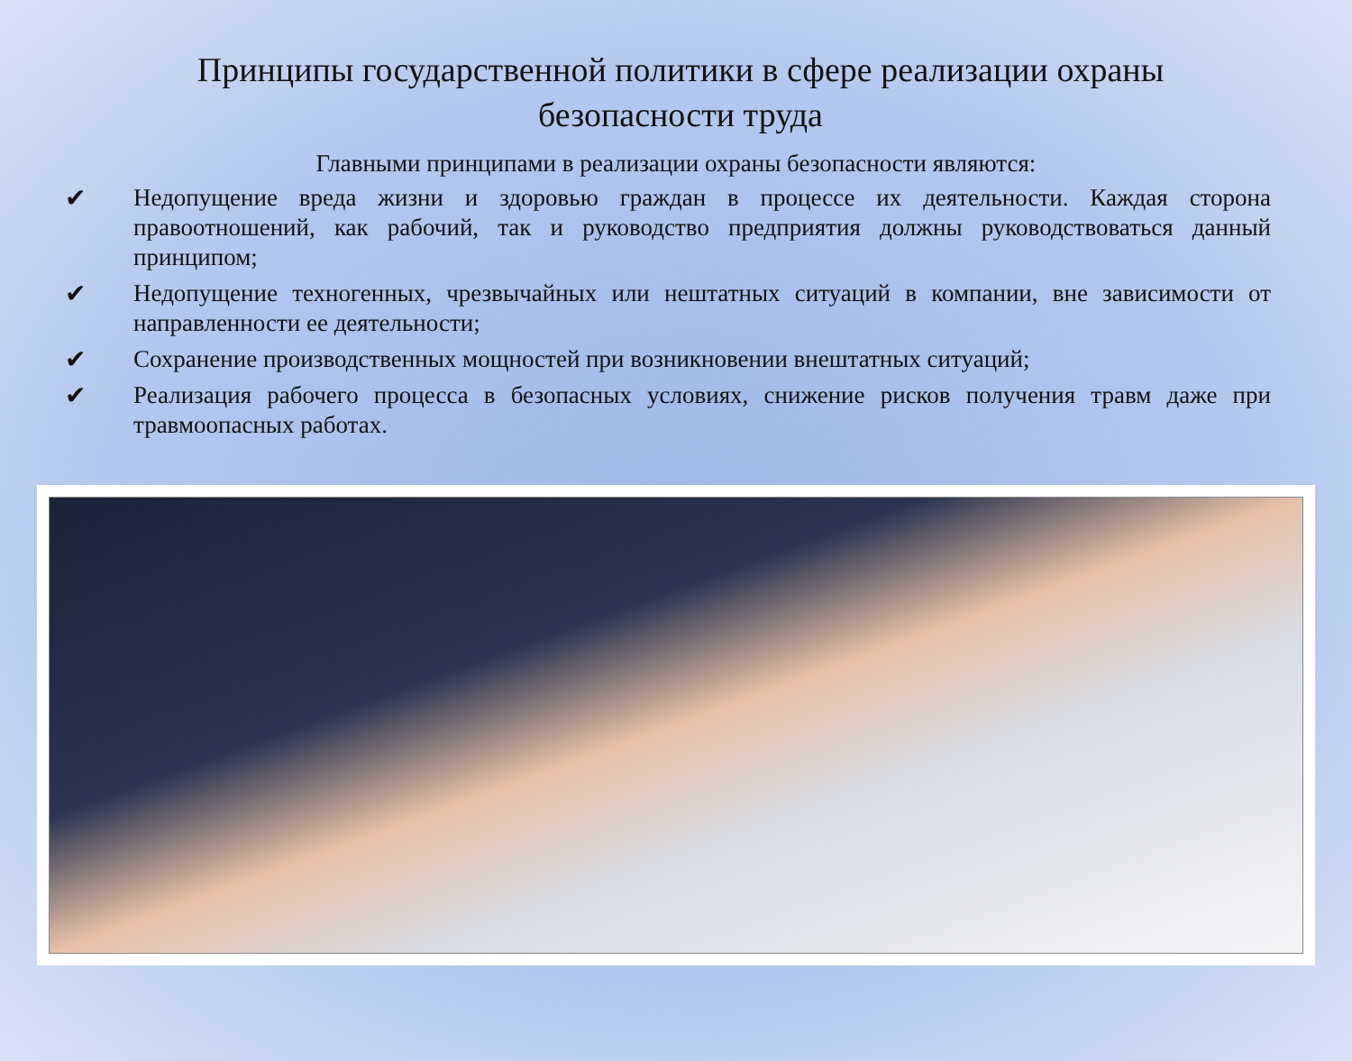Принципы государственной политики в сфере реализации охраны безопасности труда
Главными принципами в реализации охраны безопасности являются:
✔ Недопущение вреда жизни и здоровью граждан в процессе их деятельности. Каждая сторона правоотношений, как рабочий, так и руководство предприятия должны руководствоваться данный принципом;
✔ Недопущение техногенных, чрезвычайных или нештатных ситуаций в компании, вне зависимости от направленности ее деятельности;
✔ Сохранение производственных мощностей при возникновении внештатных ситуаций;
✔ Реализация рабочего процесса в безопасных условиях, снижение рисков получения травм даже при травмоопасных работах.